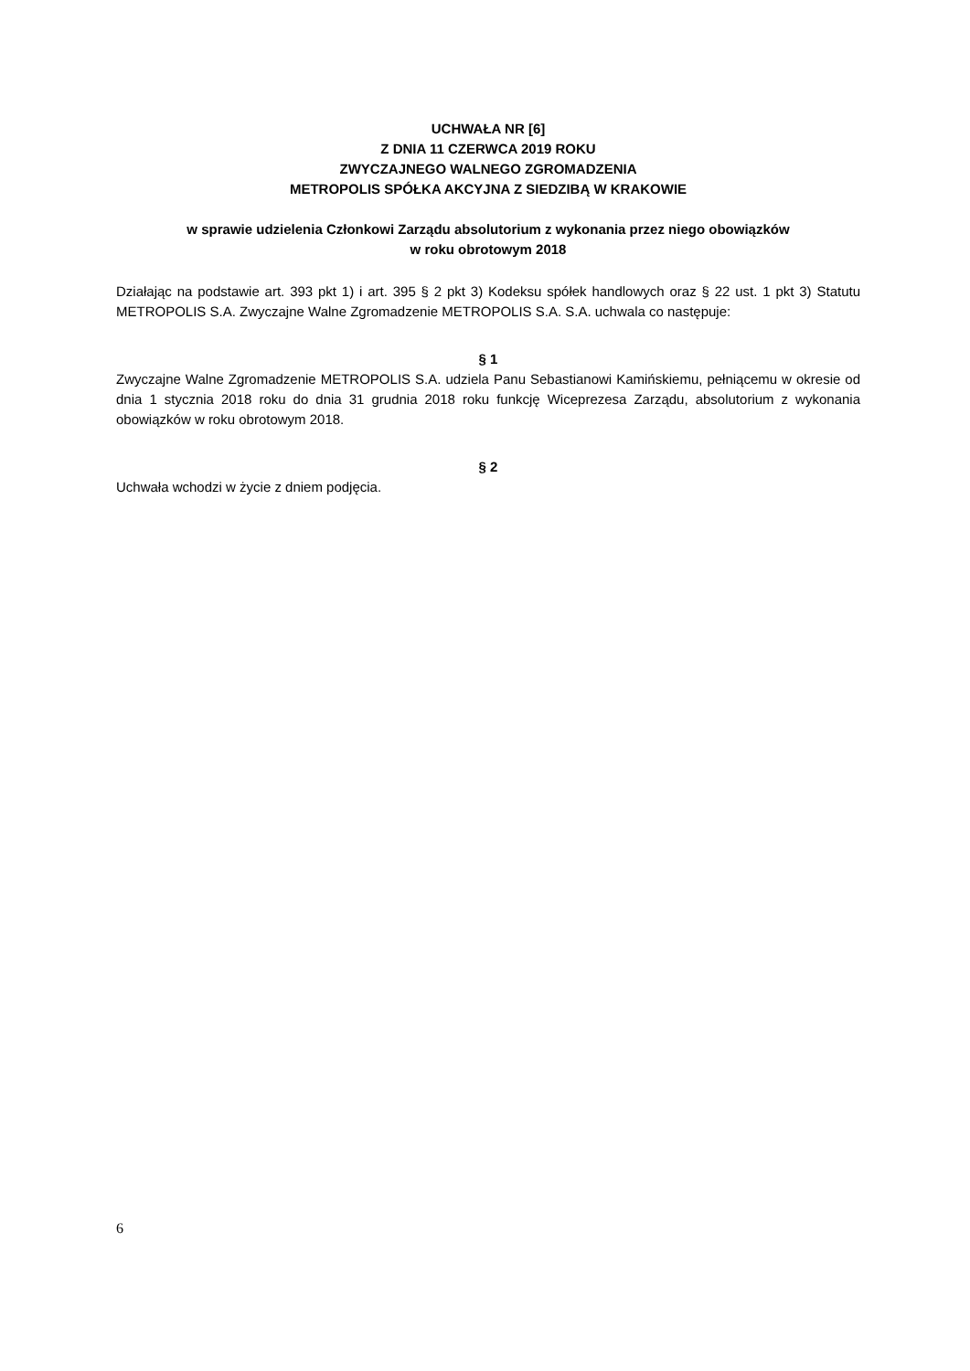UCHWAŁA NR [6]
Z DNIA 11 CZERWCA 2019 ROKU
ZWYCZAJNEGO WALNEGO ZGROMADZENIA
METROPOLIS SPÓŁKA AKCYJNA Z SIEDZIBĄ W KRAKOWIE
w sprawie udzielenia Członkowi Zarządu absolutorium z wykonania przez niego obowiązków
w roku obrotowym 2018
Działając na podstawie art. 393 pkt 1) i art. 395 § 2 pkt 3) Kodeksu spółek handlowych oraz § 22 ust. 1 pkt 3) Statutu METROPOLIS S.A. Zwyczajne Walne Zgromadzenie METROPOLIS S.A. S.A. uchwala co następuje:
§ 1
Zwyczajne Walne Zgromadzenie METROPOLIS S.A. udziela Panu Sebastianowi Kamińskiemu, pełniącemu w okresie od dnia 1 stycznia 2018 roku do dnia 31 grudnia 2018 roku funkcję Wiceprezesa Zarządu, absolutorium z wykonania obowiązków w roku obrotowym 2018.
§ 2
Uchwała wchodzi w życie z dniem podjęcia.
6